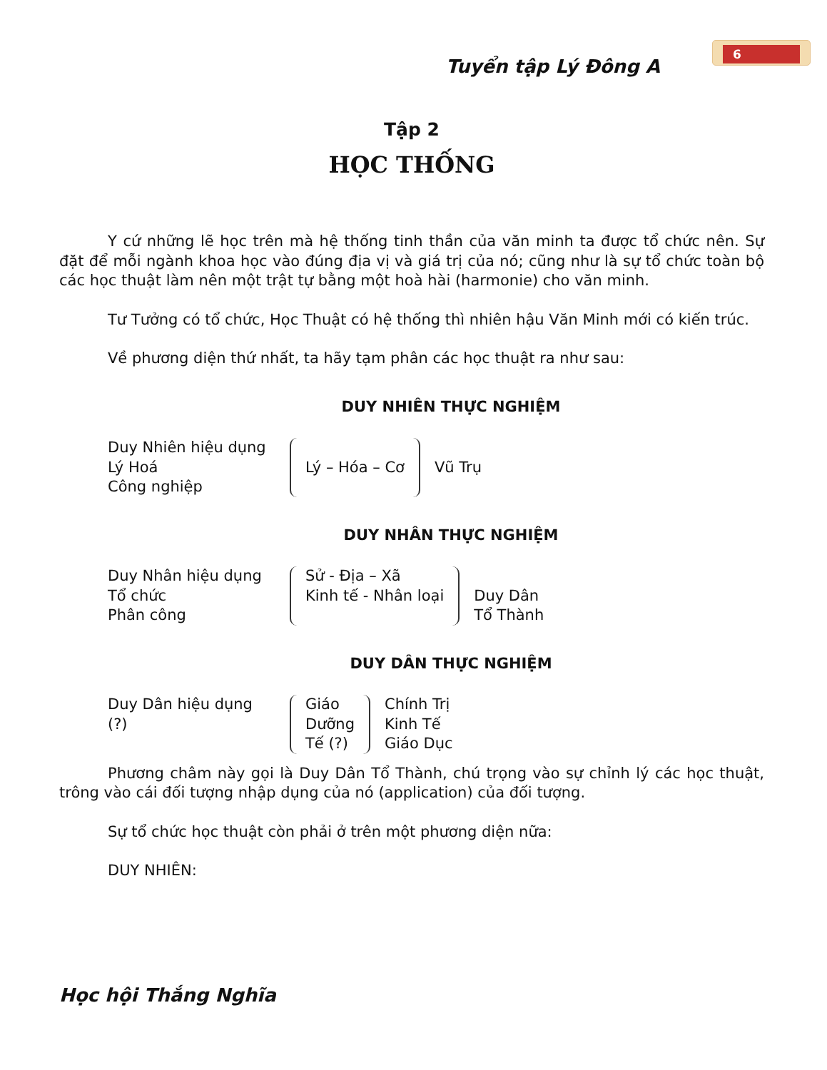Tuyển tập Lý Đông A
6
Tập 2
HỌC THỐNG
Y cứ những lẽ học trên mà hệ thống tinh thần của văn minh ta được tổ chức nên. Sự đặt để mỗi ngành khoa học vào đúng địa vị và giá trị của nó; cũng như là sự tổ chức toàn bộ các học thuật làm nên một trật tự bằng một hoà hài (harmonie) cho văn minh.
Tư Tưởng có tổ chức, Học Thuật có hệ thống thì nhiên hậu Văn Minh mới có kiến trúc.
Về phương diện thứ nhất, ta hãy tạm phân các học thuật ra như sau:
DUY NHIÊN THỰC NGHIỆM
Duy Nhiên hiệu dụng
Lý Hoá
Công nghiệp
Lý – Hóa – Cơ
Vũ Trụ
DUY NHÂN THỰC NGHIỆM
Duy Nhân hiệu dụng
Tổ chức
Phân công
Sử - Địa – Xã
Kinh tế - Nhân loại
Duy Dân
Tổ Thành
DUY DÂN THỰC NGHIỆM
Duy Dân hiệu dụng
(?)
Giáo
Dưỡng
Tế (?)
Chính Trị
Kinh Tế
Giáo Dục
Phương châm này gọi là Duy Dân Tổ Thành, chú trọng vào sự chỉnh lý các học thuật, trông vào cái đối tượng nhập dụng của nó (application) của đối tượng.
Sự tổ chức học thuật còn phải ở trên một phương diện nữa:
DUY NHIÊN:
Học hội Thắng Nghĩa